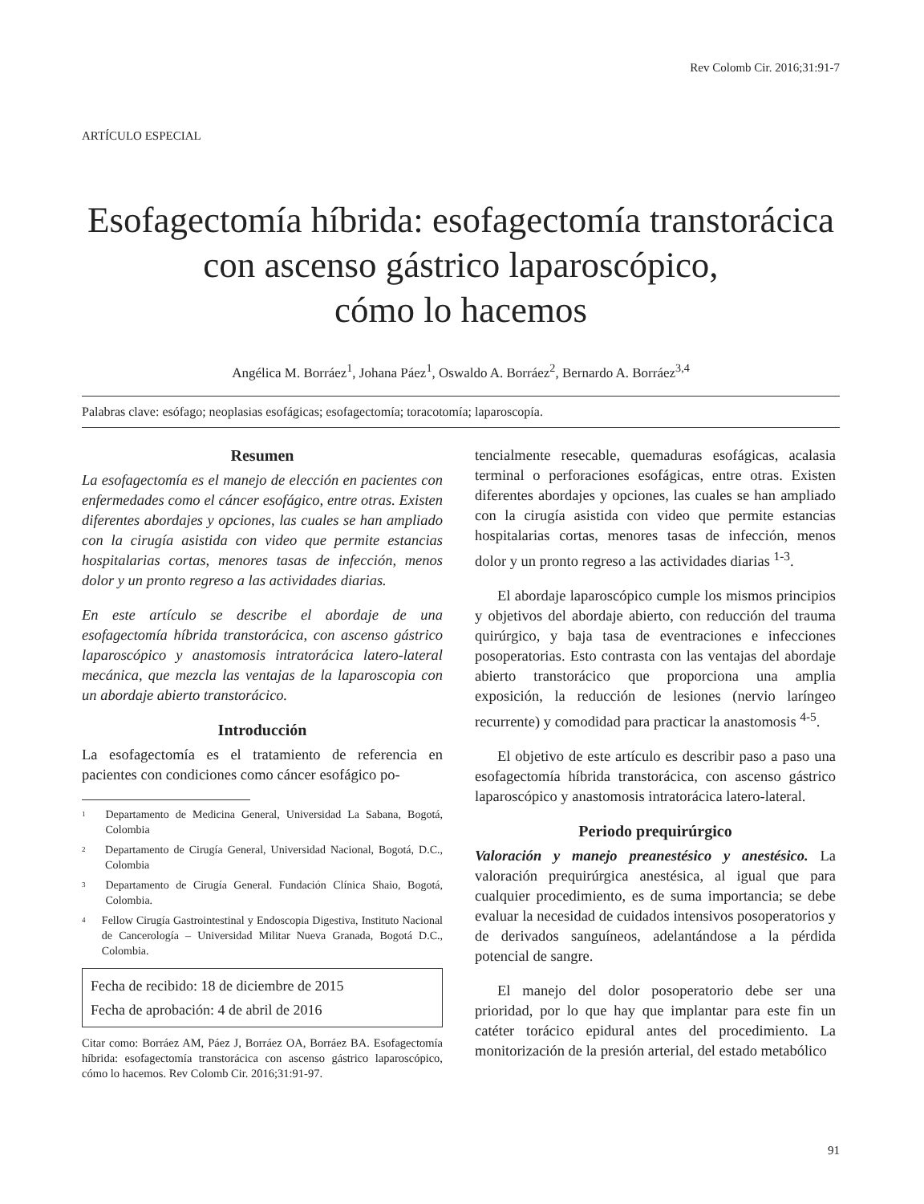Rev Colomb Cir. 2016;31:91-7
ARTÍCULO ESPECIAL
Esofagectomía híbrida: esofagectomía transtorácica
con ascenso gástrico laparoscópico,
cómo lo hacemos
Angélica M. Borráez<sup>1</sup>, Johana Páez<sup>1</sup>, Oswaldo A. Borráez<sup>2</sup>, Bernardo A. Borráez<sup>3,4</sup>
Palabras clave: esófago; neoplasias esofágicas; esofagectomía; toracotomía; laparoscopía.
Resumen
La esofagectomía es el manejo de elección en pacientes con enfermedades como el cáncer esofágico, entre otras. Existen diferentes abordajes y opciones, las cuales se han ampliado con la cirugía asistida con video que permite estancias hospitalarias cortas, menores tasas de infección, menos dolor y un pronto regreso a las actividades diarias.
En este artículo se describe el abordaje de una esofagectomía híbrida transtorácica, con ascenso gástrico laparoscópico y anastomosis intratorácica latero-lateral mecánica, que mezcla las ventajas de la laparoscopia con un abordaje abierto transtorácico.
Introducción
La esofagectomía es el tratamiento de referencia en pacientes con condiciones como cáncer esofágico po-
<sup>1</sup> Departamento de Medicina General, Universidad La Sabana, Bogotá, Colombia
<sup>2</sup> Departamento de Cirugía General, Universidad Nacional, Bogotá, D.C., Colombia
<sup>3</sup> Departamento de Cirugía General. Fundación Clínica Shaio, Bogotá, Colombia.
<sup>4</sup> Fellow Cirugía Gastrointestinal y Endoscopia Digestiva, Instituto Nacional de Cancerología – Universidad Militar Nueva Granada, Bogotá D.C., Colombia.
Fecha de recibido: 18 de diciembre de 2015
Fecha de aprobación: 4 de abril de 2016
Citar como: Borráez AM, Páez J, Borráez OA, Borráez BA. Esofagectomía híbrida: esofagectomía transtorácica con ascenso gástrico laparoscópico, cómo lo hacemos. Rev Colomb Cir. 2016;31:91-97.
tencialmente resecable, quemaduras esofágicas, acalasia terminal o perforaciones esofágicas, entre otras. Existen diferentes abordajes y opciones, las cuales se han ampliado con la cirugía asistida con video que permite estancias hospitalarias cortas, menores tasas de infección, menos dolor y un pronto regreso a las actividades diarias <sup>1-3</sup>.
El abordaje laparoscópico cumple los mismos principios y objetivos del abordaje abierto, con reducción del trauma quirúrgico, y baja tasa de eventraciones e infecciones posoperatorias. Esto contrasta con las ventajas del abordaje abierto transtorácico que proporciona una amplia exposición, la reducción de lesiones (nervio laríngeo recurrente) y comodidad para practicar la anastomosis <sup>4-5</sup>.
El objetivo de este artículo es describir paso a paso una esofagectomía híbrida transtorácica, con ascenso gástrico laparoscópico y anastomosis intratorácica latero-lateral.
Periodo prequirúrgico
Valoración y manejo preanestésico y anestésico. La valoración prequirúrgica anestésica, al igual que para cualquier procedimiento, es de suma importancia; se debe evaluar la necesidad de cuidados intensivos posoperatorios y de derivados sanguíneos, adelantándose a la pérdida potencial de sangre.
El manejo del dolor posoperatorio debe ser una prioridad, por lo que hay que implantar para este fin un catéter torácico epidural antes del procedimiento. La monitorización de la presión arterial, del estado metabólico
91